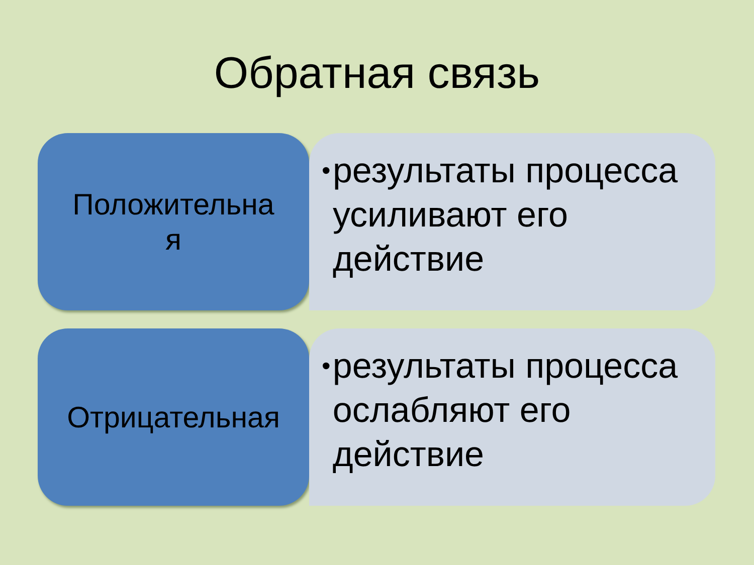Обратная связь
Положительна
я
• результаты процесса усиливают его действие
Отрицательная
• результаты процесса ослабляют его действие